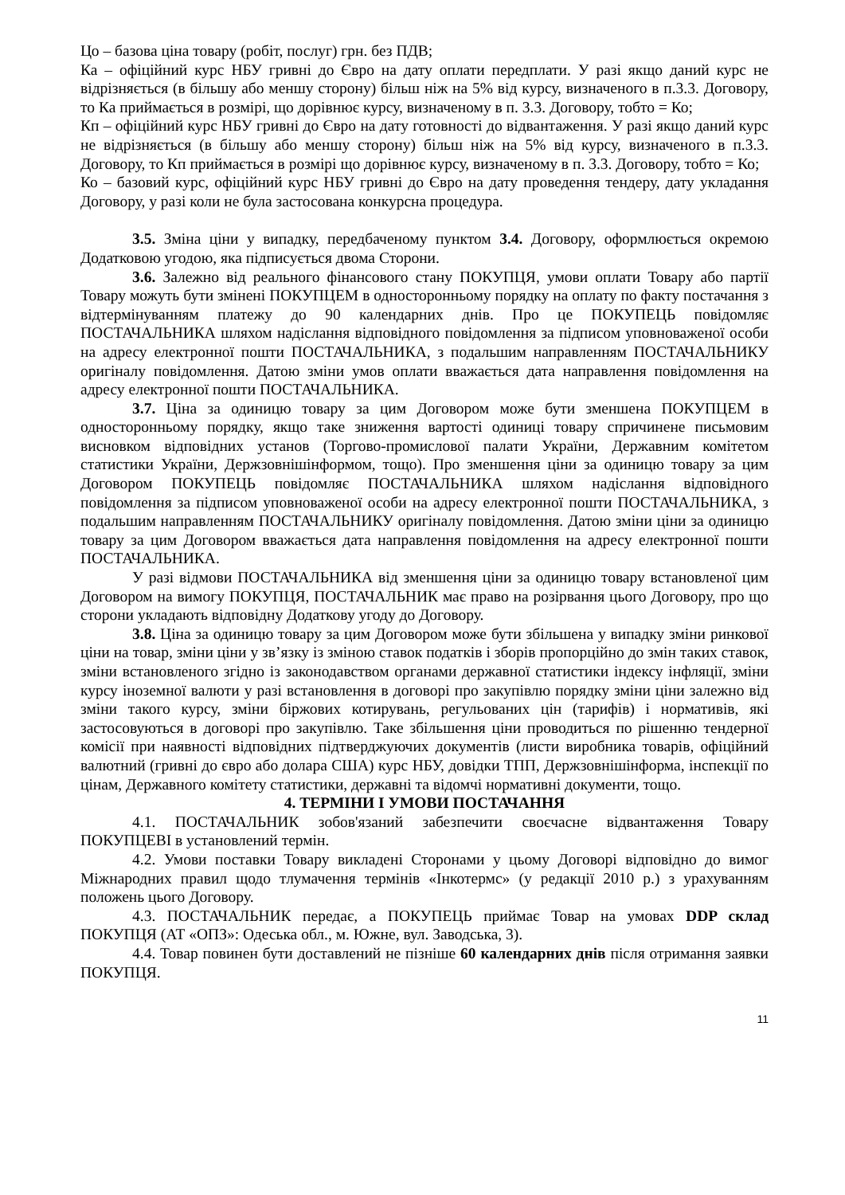Цо – базова ціна товару (робіт, послуг) грн. без ПДВ;
Ка – офіційний курс НБУ гривні до Євро на дату оплати передплати. У разі якщо даний курс не відрізняється (в більшу або меншу сторону) більш ніж на 5% від курсу, визначеного в п.3.3. Договору, то Ка приймається в розмірі, що дорівнює курсу, визначеному в п. 3.3. Договору, тобто = Ко;
Кп – офіційний курс НБУ гривні до Євро на дату готовності до відвантаження. У разі якщо даний курс не відрізняється (в більшу або меншу сторону) більш ніж на 5% від курсу, визначеного в п.3.3. Договору, то Кп приймається в розмірі що дорівнює курсу, визначеному в п. 3.3. Договору, тобто = Ко;
Ко – базовий курс, офіційний курс НБУ гривні до Євро на дату проведення тендеру, дату укладання Договору, у разі коли не була застосована конкурсна процедура.
3.5. Зміна ціни у випадку, передбаченому пунктом 3.4. Договору, оформлюється окремою Додатковою угодою, яка підписується двома Сторони.
3.6. Залежно від реального фінансового стану ПОКУПЦЯ, умови оплати Товару або партії Товару можуть бути змінені ПОКУПЦЕМ в односторонньому порядку на оплату по факту постачання з відтермінуванням платежу до 90 календарних днів. Про це ПОКУПЕЦЬ повідомляє ПОСТАЧАЛЬНИКА шляхом надіслання відповідного повідомлення за підписом уповноваженої особи на адресу електронної пошти ПОСТАЧАЛЬНИКА, з подальшим направленням ПОСТАЧАЛЬНИКУ оригіналу повідомлення. Датою зміни умов оплати вважається дата направлення повідомлення на адресу електронної пошти ПОСТАЧАЛЬНИКА.
3.7. Ціна за одиницю товару за цим Договором може бути зменшена ПОКУПЦЕМ в односторонньому порядку, якщо таке зниження вартості одиниці товару спричинене письмовим висновком відповідних установ (Торгово-промислової палати України, Державним комітетом статистики України, Держзовнішінформом, тощо). Про зменшення ціни за одиницю товару за цим Договором ПОКУПЕЦЬ повідомляє ПОСТАЧАЛЬНИКА шляхом надіслання відповідного повідомлення за підписом уповноваженої особи на адресу електронної пошти ПОСТАЧАЛЬНИКА, з подальшим направленням ПОСТАЧАЛЬНИКУ оригіналу повідомлення. Датою зміни ціни за одиницю товару за цим Договором вважається дата направлення повідомлення на адресу електронної пошти ПОСТАЧАЛЬНИКА.
У разі відмови ПОСТАЧАЛЬНИКА від зменшення ціни за одиницю товару встановленої цим Договором на вимогу ПОКУПЦЯ, ПОСТАЧАЛЬНИК має право на розірвання цього Договору, про що сторони укладають відповідну Додаткову угоду до Договору.
3.8. Ціна за одиницю товару за цим Договором може бути збільшена у випадку зміни ринкової ціни на товар, зміни ціни у зв’язку із зміною ставок податків і зборів пропорційно до змін таких ставок, зміни встановленого згідно із законодавством органами державної статистики індексу інфляції, зміни курсу іноземної валюти у разі встановлення в договорі про закупівлю порядку зміни ціни залежно від зміни такого курсу, зміни біржових котирувань, регульованих цін (тарифів) і нормативів, які застосовуються в договорі про закупівлю. Таке збільшення ціни проводиться по рішенню тендерної комісії при наявності відповідних підтверджуючих документів (листи виробника товарів, офіційний валютний (гривні до євро або долара США) курс НБУ, довідки ТПП, Держзовнішінформа, інспекції по цінам, Державного комітету статистики, державні та відомчі нормативні документи, тощо.
4. ТЕРМІНИ І УМОВИ ПОСТАЧАННЯ
4.1. ПОСТАЧАЛЬНИК зобов'язаний забезпечити своєчасне відвантаження Товару ПОКУПЦЕВІ в установлений термін.
4.2. Умови поставки Товару викладені Сторонами у цьому Договорі відповідно до вимог Міжнародних правил щодо тлумачення термінів «Інкотермс» (у редакції 2010 р.) з урахуванням положень цього Договору.
4.3. ПОСТАЧАЛЬНИК передає, а ПОКУПЕЦЬ приймає Товар на умовах DDP склад ПОКУПЦЯ (АТ «ОПЗ»: Одеська обл., м. Южне, вул. Заводська, 3).
4.4. Товар повинен бути доставлений не пізніше 60 календарних днів після отримання заявки ПОКУПЦЯ.
11